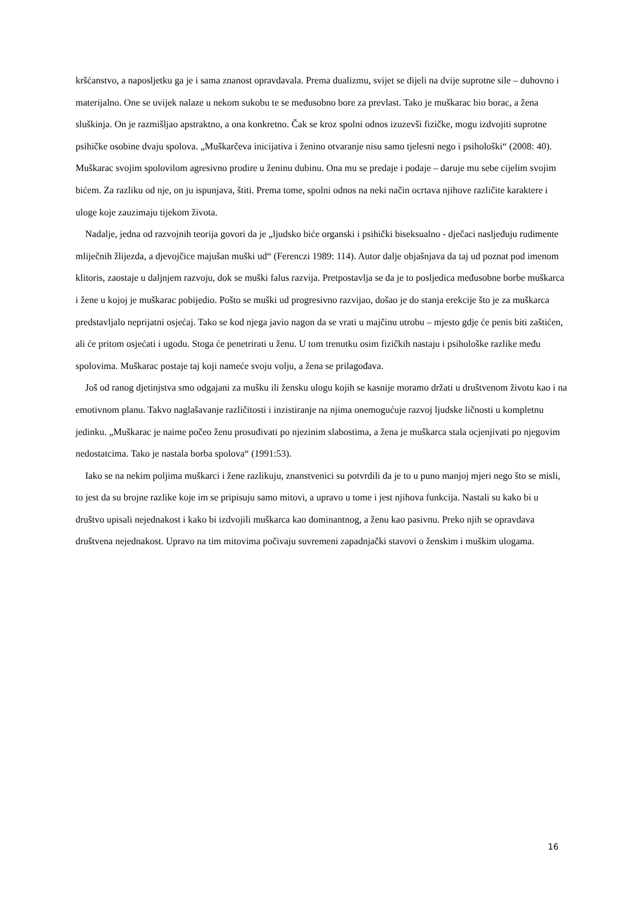kršćanstvo, a naposljetku ga je i sama znanost opravdavala. Prema dualizmu, svijet se dijeli na dvije suprotne sile – duhovno i materijalno. One se uvijek nalaze u nekom sukobu te se međusobno bore za prevlast. Tako je muškarac bio borac, a žena sluškinja. On je razmišljao apstraktno, a ona konkretno. Čak se kroz spolni odnos izuzevši fizičke, mogu izdvojiti suprotne psihičke osobine dvaju spolova. „Muškarčeva inicijativa i ženino otvaranje nisu samo tjelesni nego i psihološki“ (2008: 40). Muškarac svojim spolovilom agresivno prodire u ženinu dubinu. Ona mu se predaje i podaje – daruje mu sebe cijelim svojim bićem. Za razliku od nje, on ju ispunjava, štiti. Prema tome, spolni odnos na neki način ocrtava njihove različite karaktere i uloge koje zauzimaju tijekom života.
Nadalje, jedna od razvojnih teorija govori da je „ljudsko biće organski i psihički biseksualno - dječaci nasljeđuju rudimente mliječnih žlijezda, a djevojčice majušan muški ud“ (Ferenczi 1989: 114). Autor dalje objašnjava da taj ud poznat pod imenom klitoris, zaostaje u daljnjem razvoju, dok se muški falus razvija. Pretpostavlja se da je to posljedica međusobne borbe muškarca i žene u kojoj je muškarac pobijedio. Pošto se muški ud progresivno razvijao, došao je do stanja erekcije što je za muškarca predstavljalo neprijatni osjećaj. Tako se kod njega javio nagon da se vrati u majčinu utrobu – mjesto gdje će penis biti zaštićen, ali će pritom osjećati i ugodu. Stoga će penetrirati u ženu. U tom trenutku osim fizičkih nastaju i psihološke razlike među spolovima. Muškarac postaje taj koji nameće svoju volju, a žena se prilagođava.
Još od ranog djetinjstva smo odgajani za mušku ili žensku ulogu kojih se kasnije moramo držati u društvenom životu kao i na emotivnom planu. Takvo naglašavanje različitosti i inzistiranje na njima onemogućuje razvoj ljudske ličnosti u kompletnu jedinku. „Muškarac je naime počeo ženu prosuđivati po njezinim slabostima, a žena je muškarca stala ocjenjivati po njegovim nedostatcima. Tako je nastala borba spolova“ (1991:53).
Iako se na nekim poljima muškarci i žene razlikuju, znanstvenici su potvrdili da je to u puno manjoj mjeri nego što se misli, to jest da su brojne razlike koje im se pripisuju samo mitovi, a upravo u tome i jest njihova funkcija. Nastali su kako bi u društvo upisali nejednakost i kako bi izdvojili muškarca kao dominantnog, a ženu kao pasivnu. Preko njih se opravdava društvena nejednakost. Upravo na tim mitovima počivaju suvremeni zapadnjački stavovi o ženskim i muškim ulogama.
16